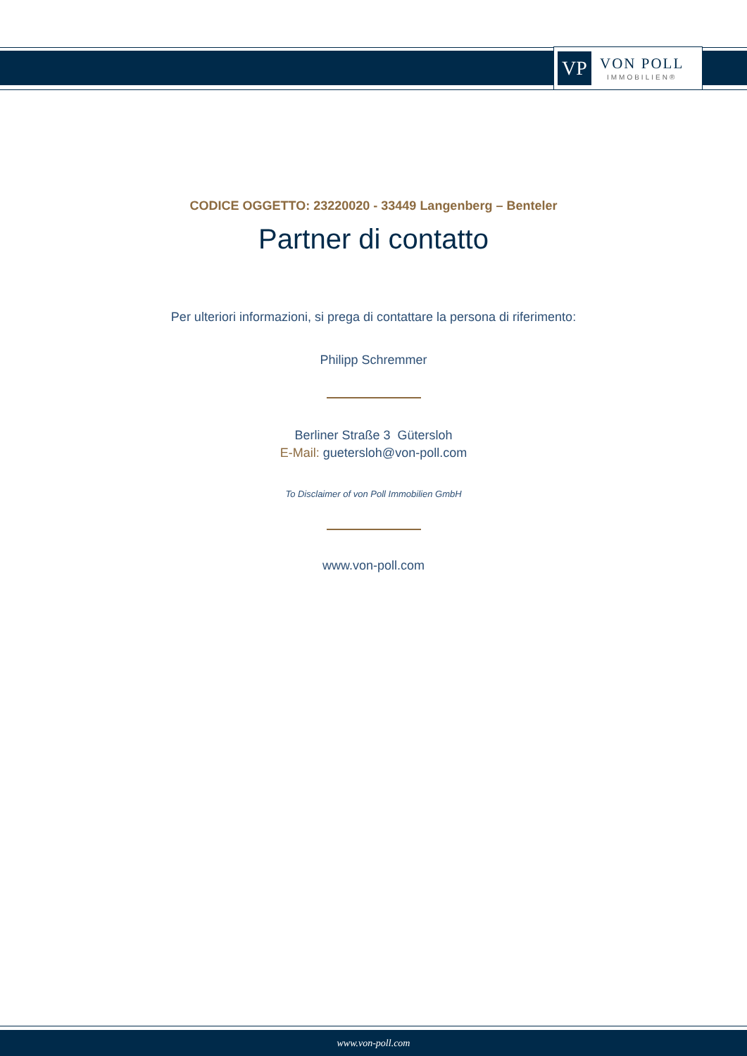VP
VON POLL
IMMOBILIEN®
CODICE OGGETTO: 23220020 - 33449 Langenberg – Benteler
Partner di contatto
Per ulteriori informazioni, si prega di contattare la persona di riferimento:
Philipp Schremmer
Berliner Straße 3 Gütersloh
E-Mail: guetersloh@von-poll.com
To Disclaimer of von Poll Immobilien GmbH
www.von-poll.com
www.von-poll.com